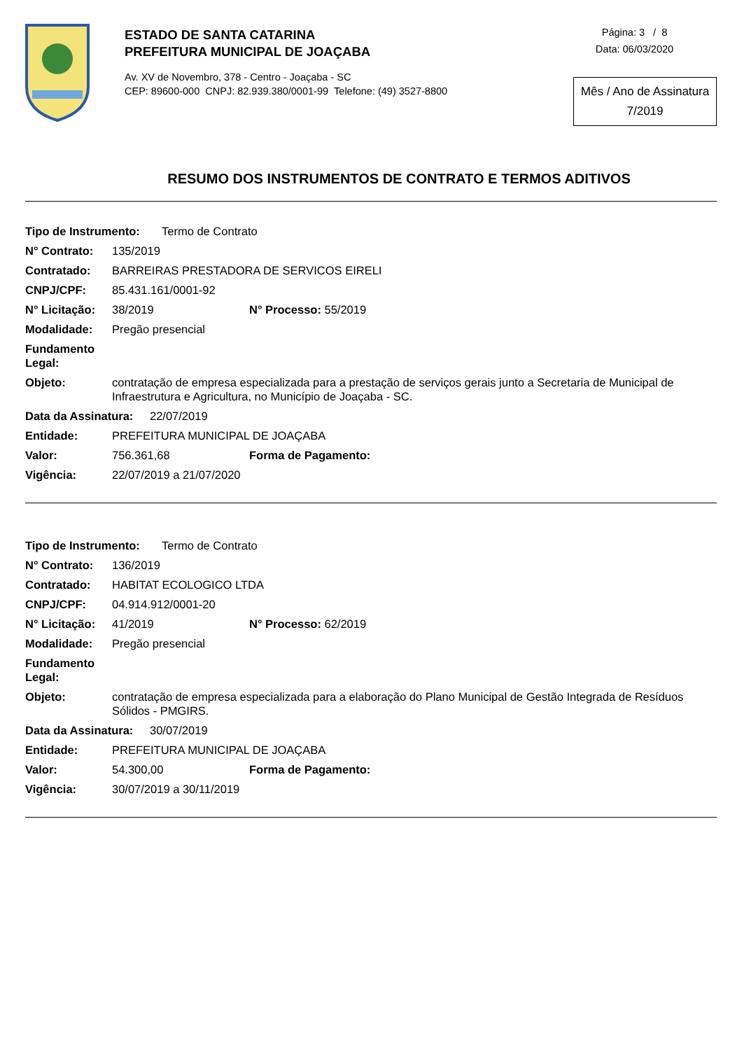ESTADO DE SANTA CATARINA
PREFEITURA MUNICIPAL DE JOAÇABA
Av. XV de Novembro, 378 - Centro - Joaçaba - SC
CEP: 89600-000 CNPJ: 82.939.380/0001-99 Telefone: (49) 3527-8800
Página: 3 / 8
Data: 06/03/2020
Mês / Ano de Assinatura
7/2019
RESUMO DOS INSTRUMENTOS DE CONTRATO E TERMOS ADITIVOS
Tipo de Instrumento: Termo de Contrato
N° Contrato: 135/2019
Contratado: BARREIRAS PRESTADORA DE SERVICOS EIRELI
CNPJ/CPF: 85.431.161/0001-92
N° Licitação: 38/2019 N° Processo: 55/2019
Modalidade: Pregão presencial
Fundamento Legal:
Objeto: contratação de empresa especializada para a prestação de serviços gerais junto a Secretaria de Municipal de Infraestrutura e Agricultura, no Município de Joaçaba - SC.
Data da Assinatura: 22/07/2019
Entidade: PREFEITURA MUNICIPAL DE JOAÇABA
Valor: 756.361,68 Forma de Pagamento:
Vigência: 22/07/2019 a 21/07/2020
Tipo de Instrumento: Termo de Contrato
N° Contrato: 136/2019
Contratado: HABITAT ECOLOGICO LTDA
CNPJ/CPF: 04.914.912/0001-20
N° Licitação: 41/2019 N° Processo: 62/2019
Modalidade: Pregão presencial
Fundamento Legal:
Objeto: contratação de empresa especializada para a elaboração do Plano Municipal de Gestão Integrada de Resíduos Sólidos - PMGIRS.
Data da Assinatura: 30/07/2019
Entidade: PREFEITURA MUNICIPAL DE JOAÇABA
Valor: 54.300,00 Forma de Pagamento:
Vigência: 30/07/2019 a 30/11/2019